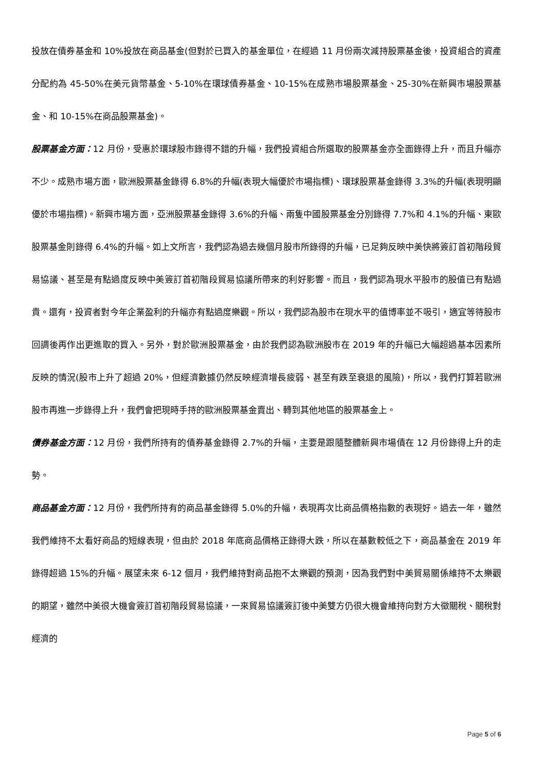投放在債券基金和 10%投放在商品基金(但對於已買入的基金單位，在經過 11 月份兩次減持股票基金後，投資組合的資產分配約為 45-50%在美元貨幣基金、5-10%在環球債券基金、10-15%在成熟市場股票基金、25-30%在新興市場股票基金、和 10-15%在商品股票基金)。
股票基金方面：12 月份，受惠於環球股市錄得不錯的升幅，我們投資組合所選取的股票基金亦全面錄得上升，而且升幅亦不少。成熟市場方面，歐洲股票基金錄得 6.8%的升幅(表現大幅優於市場指標)、環球股票基金錄得 3.3%的升幅(表現明顯優於市場指標)。新興市場方面，亞洲股票基金錄得 3.6%的升幅、兩隻中國股票基金分別錄得 7.7%和 4.1%的升幅、東歐股票基金則錄得 6.4%的升幅。如上文所言，我們認為過去幾個月股市所錄得的升幅，已足夠反映中美快將簽訂首初階段貿易協議、甚至是有點過度反映中美簽訂首初階段貿易協議所帶來的利好影響。而且，我們認為現水平股市的股值已有點過貴。還有，投資者對今年企業盈利的升幅亦有點過度樂觀。所以，我們認為股市在現水平的值博率並不吸引，適宜等待股市回調後再作出更進取的買入。另外，對於歐洲股票基金，由於我們認為歐洲股市在 2019 年的升幅已大幅超過基本因素所反映的情況(股市上升了超過 20%，但經濟數據仍然反映經濟增長疲弱、甚至有跌至衰退的風險)，所以，我們打算若歐洲股市再進一步錄得上升，我們會把現時手持的歐洲股票基金賣出、轉到其他地區的股票基金上。
債券基金方面：12 月份，我們所持有的債券基金錄得 2.7%的升幅，主要是跟隨整體新興市場債在 12 月份錄得上升的走勢。
商品基金方面：12 月份，我們所持有的商品基金錄得 5.0%的升幅，表現再次比商品價格指數的表現好。過去一年，雖然我們維持不太看好商品的短線表現，但由於 2018 年底商品價格正錄得大跌，所以在基數較低之下，商品基金在 2019 年錄得超過 15%的升幅。展望未來 6-12 個月，我們維持對商品抱不太樂觀的預測，因為我們對中美貿易關係維持不太樂觀的期望，雖然中美很大機會簽訂首初階段貿易協議，一來貿易協議簽訂後中美雙方仍很大機會維持向對方大徵關稅、關稅對經濟的
Page 5 of 6